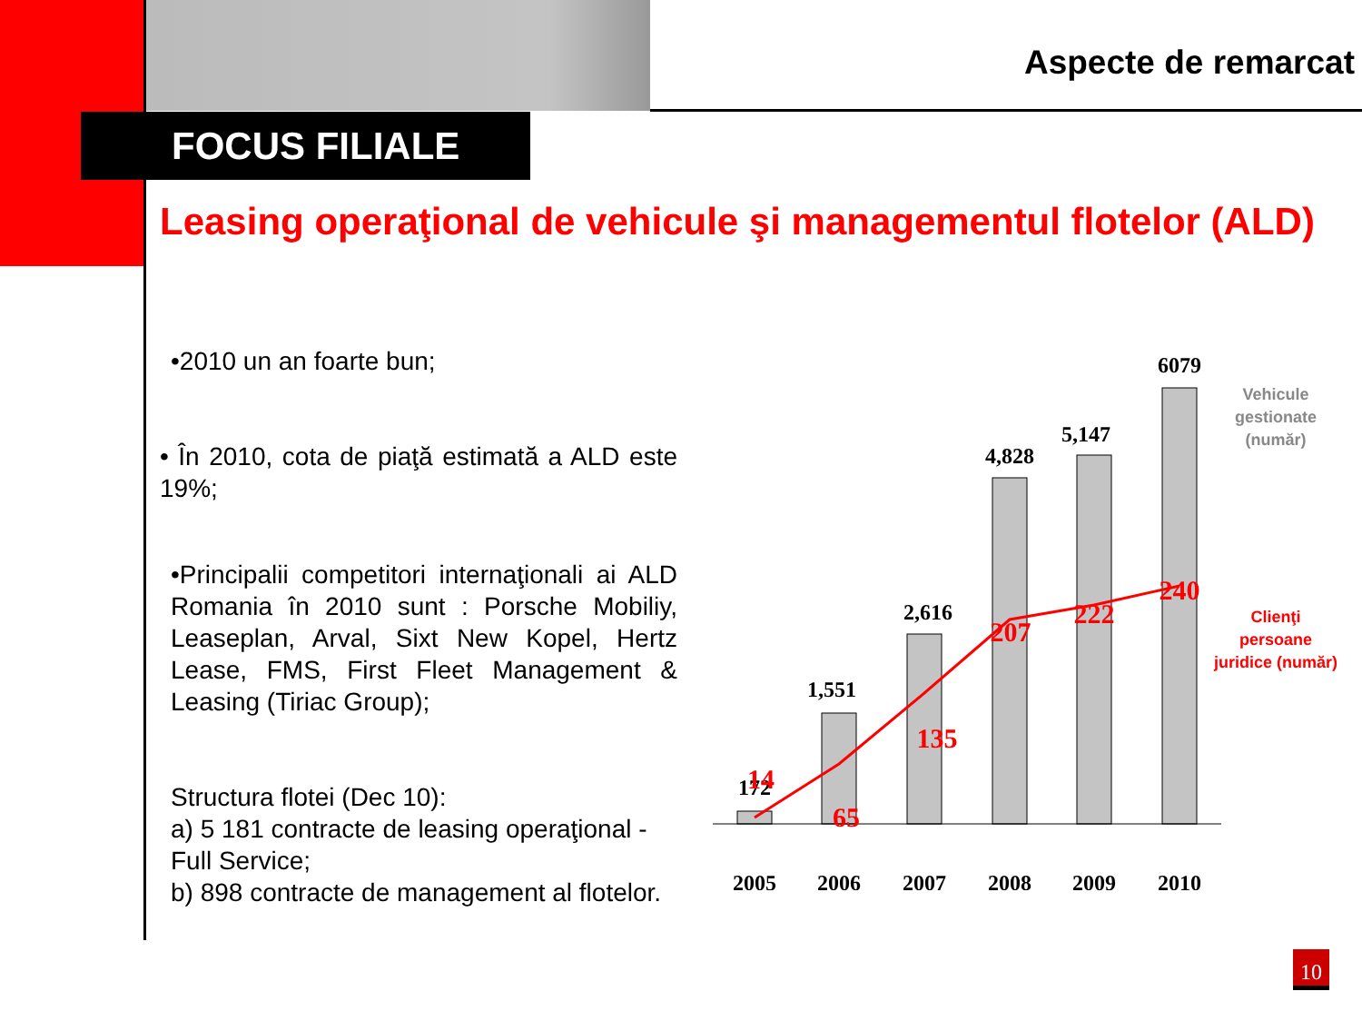Aspecte de remarcat
FOCUS FILIALE
Leasing operaţional de vehicule şi managementul flotelor (ALD)
•2010 un an foarte bun;
• În 2010, cota de piaţă estimată a ALD este 19%;
•Principalii competitori internaţionali ai ALD Romania în 2010 sunt : Porsche Mobiliy, Leaseplan, Arval, Sixt New Kopel, Hertz Lease, FMS, First Fleet Management & Leasing (Tiriac Group);
Structura flotei (Dec 10):
a) 5 181 contracte de leasing operaţional - Full Service;
b) 898 contracte de management al flotelor.
2005
2006
2007
2008
2009
2010
172
1,551
2,616
4,828
5,147
6079
14
65
135
207
222
240
Vehicule
gestionate
(număr)
Clienţi
persoane
juridice (număr)
10